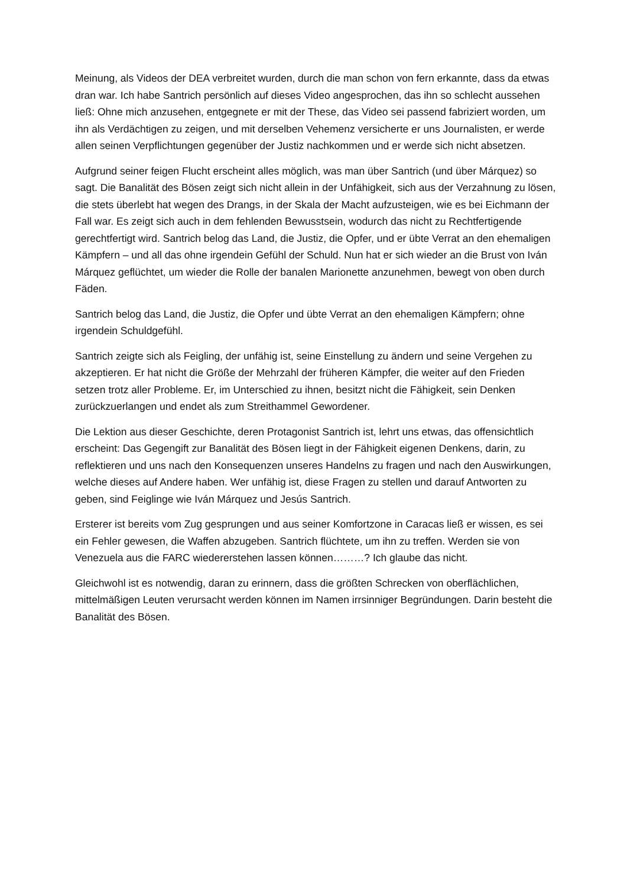Meinung, als Videos der DEA verbreitet wurden, durch die man schon von fern erkannte, dass da etwas dran war. Ich habe Santrich persönlich auf dieses Video angesprochen, das ihn so schlecht aussehen ließ: Ohne mich anzusehen, entgegnete er mit der These, das Video sei passend fabriziert worden, um ihn als Verdächtigen zu zeigen, und mit derselben Vehemenz versicherte er uns Journalisten, er werde allen seinen Verpflichtungen gegenüber der Justiz nachkommen und er werde sich nicht absetzen.
Aufgrund seiner feigen Flucht erscheint alles möglich, was man über Santrich (und über Márquez) so sagt. Die Banalität des Bösen zeigt sich nicht allein in der Unfähigkeit, sich aus der Verzahnung zu lösen, die stets überlebt hat wegen des Drangs, in der Skala der Macht aufzusteigen, wie es bei Eichmann der Fall war. Es zeigt sich auch in dem fehlenden Bewusstsein, wodurch das nicht zu Rechtfertigende gerechtfertigt wird. Santrich belog das Land, die Justiz, die Opfer, und er übte Verrat an den ehemaligen Kämpfern – und all das ohne irgendein Gefühl der Schuld. Nun hat er sich wieder an die Brust von Iván Márquez geflüchtet, um wieder die Rolle der banalen Marionette anzunehmen, bewegt von oben durch Fäden.
Santrich belog das Land, die Justiz, die Opfer und übte Verrat an den ehemaligen Kämpfern; ohne irgendein Schuldgefühl.
Santrich zeigte sich als Feigling, der unfähig ist, seine Einstellung zu ändern und seine Vergehen zu akzeptieren. Er hat nicht die Größe der Mehrzahl der früheren Kämpfer, die weiter auf den Frieden setzen trotz aller Probleme. Er, im Unterschied zu ihnen, besitzt nicht die Fähigkeit, sein Denken zurückzuerlangen und endet als zum Streithammel Gewordener.
Die Lektion aus dieser Geschichte, deren Protagonist Santrich ist, lehrt uns etwas, das offensichtlich erscheint: Das Gegengift zur Banalität des Bösen liegt in der Fähigkeit eigenen Denkens, darin, zu reflektieren und uns nach den Konsequenzen unseres Handelns zu fragen und nach den Auswirkungen, welche dieses auf Andere haben. Wer unfähig ist, diese Fragen zu stellen und darauf Antworten zu geben, sind Feiglinge wie Iván Márquez und Jesús Santrich.
Ersterer ist bereits vom Zug gesprungen und aus seiner Komfortzone in Caracas ließ er wissen, es sei ein Fehler gewesen, die Waffen abzugeben. Santrich flüchtete, um ihn zu treffen. Werden sie von Venezuela aus die FARC wiedererstehen lassen können………? Ich glaube das nicht.
Gleichwohl ist es notwendig, daran zu erinnern, dass die größten Schrecken von oberflächlichen, mittelmäßigen Leuten verursacht werden können im Namen irrsinniger Begründungen. Darin besteht die Banalität des Bösen.